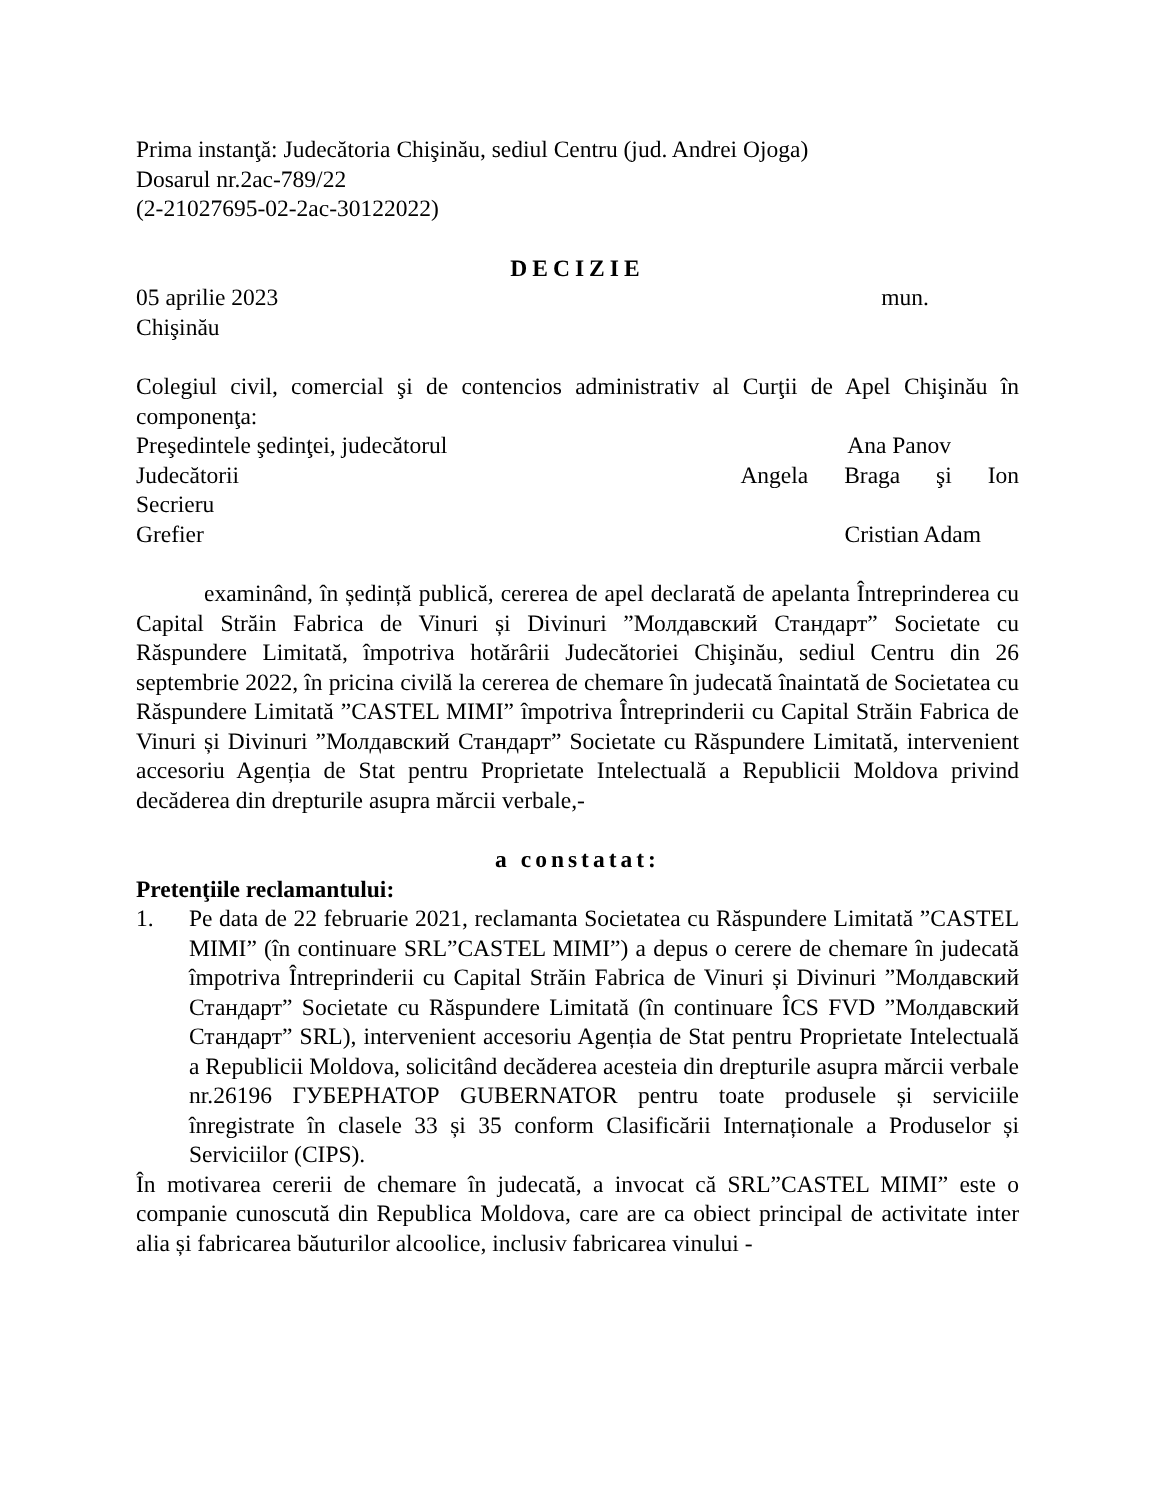Prima instanţă: Judecătoria Chişinău, sediul Centru (jud. Andrei Ojoga)
Dosarul nr.2ac-789/22
(2-21027695-02-2ac-30122022)
DECIZIE
05 aprilie 2023 mun.
Chişinău
Colegiul civil, comercial şi de contencios administrativ al Curţii de Apel Chişinău în componenţa:
Preşedintele şedinţei, judecătorul Ana Panov
Judecătorii Angela Braga şi Ion
Secrieru
Grefier Cristian Adam
examinând, în ședință publică, cererea de apel declarată de apelanta Întreprinderea cu Capital Străin Fabrica de Vinuri și Divinuri ”Молдавский Стандарт” Societate cu Răspundere Limitată, împotriva hotărârii Judecătoriei Chişinău, sediul Centru din 26 septembrie 2022, în pricina civilă la cererea de chemare în judecată înaintată de Societatea cu Răspundere Limitată ”CASTEL MIMI” împotriva Întreprinderii cu Capital Străin Fabrica de Vinuri și Divinuri ”Молдавский Стандарт” Societate cu Răspundere Limitată, intervenient accesoriu Agenția de Stat pentru Proprietate Intelectuală a Republicii Moldova privind decăderea din drepturile asupra mărcii verbale,-
a constatat:
Pretenţiile reclamantului:
1. Pe data de 22 februarie 2021, reclamanta Societatea cu Răspundere Limitată ”CASTEL MIMI” (în continuare SRL”CASTEL MIMI”) a depus o cerere de chemare în judecată împotriva Întreprinderii cu Capital Străin Fabrica de Vinuri și Divinuri ”Молдавский Стандарт” Societate cu Răspundere Limitată (în continuare ÎCS FVD ”Молдавский Стандарт” SRL), intervenient accesoriu Agenția de Stat pentru Proprietate Intelectuală a Republicii Moldova, solicitând decăderea acesteia din drepturile asupra mărcii verbale nr.26196 ГУБЕРНАТОР GUBERNATOR pentru toate produsele și serviciile înregistrate în clasele 33 și 35 conform Clasificării Internaționale a Produselor și Serviciilor (CIPS).
În motivarea cererii de chemare în judecată, a invocat că SRL”CASTEL MIMI” este o companie cunoscută din Republica Moldova, care are ca obiect principal de activitate inter alia și fabricarea băuturilor alcoolice, inclusiv fabricarea vinului -